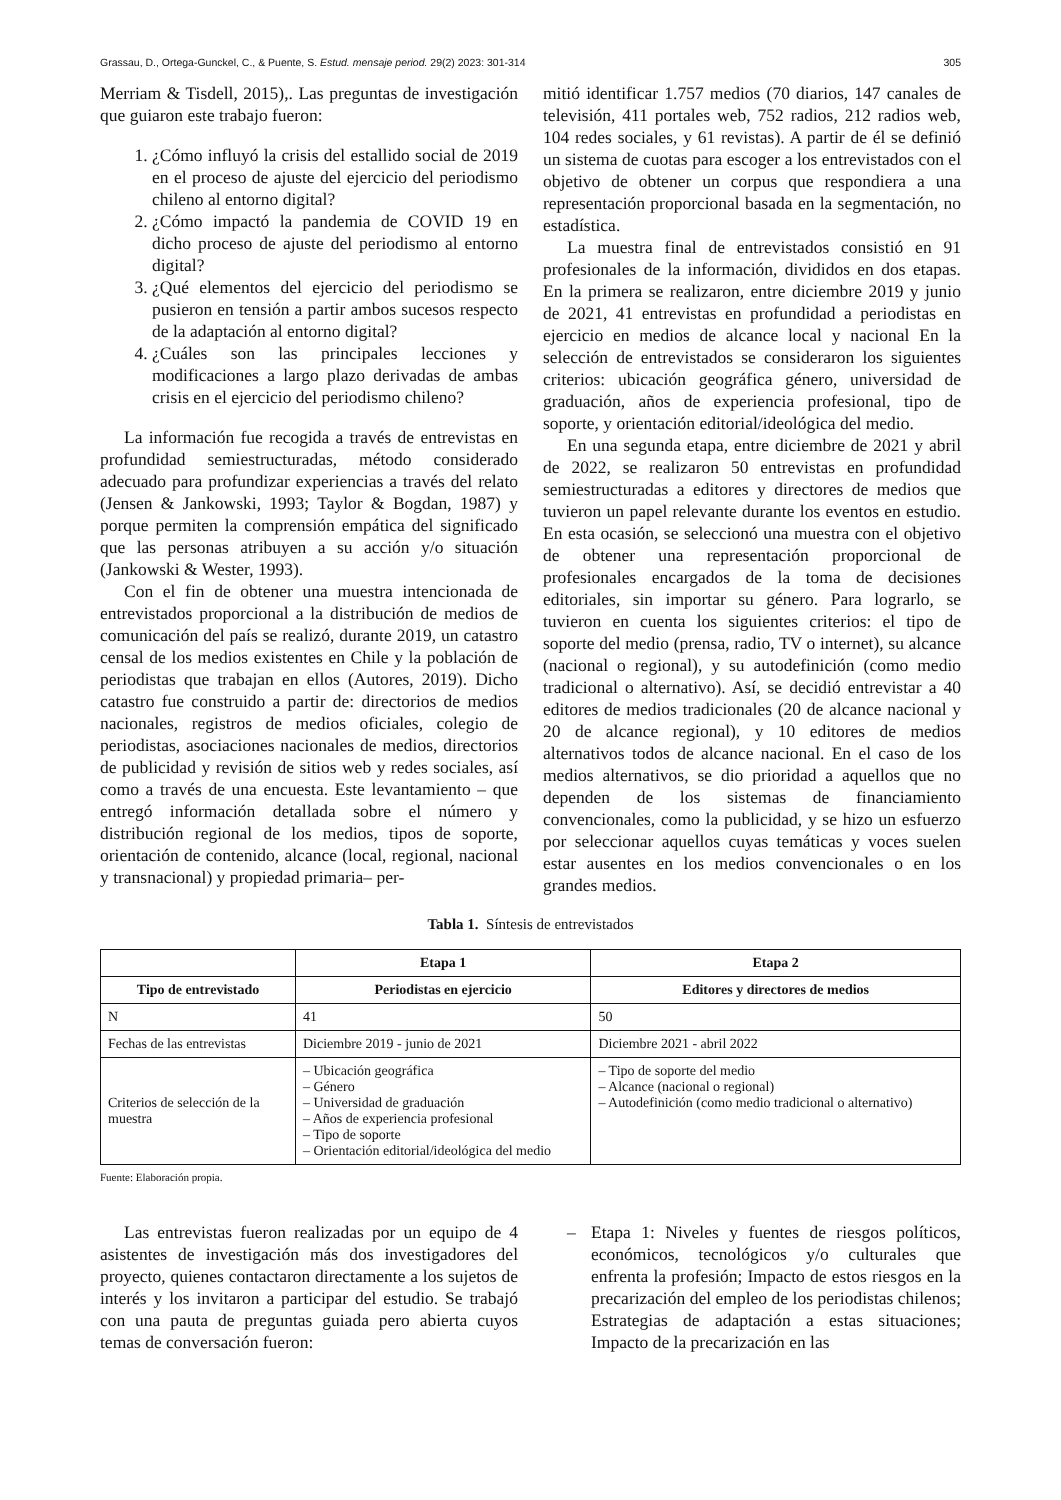Grassau, D., Ortega-Gunckel, C., & Puente, S. Estud. mensaje period. 29(2) 2023: 301-314 305
Merriam & Tisdell, 2015),. Las preguntas de investigación que guiaron este trabajo fueron:
1. ¿Cómo influyó la crisis del estallido social de 2019 en el proceso de ajuste del ejercicio del periodismo chileno al entorno digital?
2. ¿Cómo impactó la pandemia de COVID 19 en dicho proceso de ajuste del periodismo al entorno digital?
3. ¿Qué elementos del ejercicio del periodismo se pusieron en tensión a partir ambos sucesos respecto de la adaptación al entorno digital?
4. ¿Cuáles son las principales lecciones y modificaciones a largo plazo derivadas de ambas crisis en el ejercicio del periodismo chileno?
La información fue recogida a través de entrevistas en profundidad semiestructuradas, método considerado adecuado para profundizar experiencias a través del relato (Jensen & Jankowski, 1993; Taylor & Bogdan, 1987) y porque permiten la comprensión empática del significado que las personas atribuyen a su acción y/o situación (Jankowski & Wester, 1993).
Con el fin de obtener una muestra intencionada de entrevistados proporcional a la distribución de medios de comunicación del país se realizó, durante 2019, un catastro censal de los medios existentes en Chile y la población de periodistas que trabajan en ellos (Autores, 2019). Dicho catastro fue construido a partir de: directorios de medios nacionales, registros de medios oficiales, colegio de periodistas, asociaciones nacionales de medios, directorios de publicidad y revisión de sitios web y redes sociales, así como a través de una encuesta. Este levantamiento – que entregó información detallada sobre el número y distribución regional de los medios, tipos de soporte, orientación de contenido, alcance (local, regional, nacional y transnacional) y propiedad primaria– per-
mitió identificar 1.757 medios (70 diarios, 147 canales de televisión, 411 portales web, 752 radios, 212 radios web, 104 redes sociales, y 61 revistas). A partir de él se definió un sistema de cuotas para escoger a los entrevistados con el objetivo de obtener un corpus que respondiera a una representación proporcional basada en la segmentación, no estadística.
La muestra final de entrevistados consistió en 91 profesionales de la información, divididos en dos etapas. En la primera se realizaron, entre diciembre 2019 y junio de 2021, 41 entrevistas en profundidad a periodistas en ejercicio en medios de alcance local y nacional En la selección de entrevistados se consideraron los siguientes criterios: ubicación geográfica género, universidad de graduación, años de experiencia profesional, tipo de soporte, y orientación editorial/ideológica del medio.
En una segunda etapa, entre diciembre de 2021 y abril de 2022, se realizaron 50 entrevistas en profundidad semiestructuradas a editores y directores de medios que tuvieron un papel relevante durante los eventos en estudio. En esta ocasión, se seleccionó una muestra con el objetivo de obtener una representación proporcional de profesionales encargados de la toma de decisiones editoriales, sin importar su género. Para lograrlo, se tuvieron en cuenta los siguientes criterios: el tipo de soporte del medio (prensa, radio, TV o internet), su alcance (nacional o regional), y su autodefinición (como medio tradicional o alternativo). Así, se decidió entrevistar a 40 editores de medios tradicionales (20 de alcance nacional y 20 de alcance regional), y 10 editores de medios alternativos todos de alcance nacional. En el caso de los medios alternativos, se dio prioridad a aquellos que no dependen de los sistemas de financiamiento convencionales, como la publicidad, y se hizo un esfuerzo por seleccionar aquellos cuyas temáticas y voces suelen estar ausentes en los medios convencionales o en los grandes medios.
Tabla 1. Síntesis de entrevistados
| | Etapa 1 | Etapa 2 |
| --- | --- | --- |
| Tipo de entrevistado | Periodistas en ejercicio | Editores y directores de medios |
| N | 41 | 50 |
| Fechas de las entrevistas | Diciembre 2019 - junio de 2021 | Diciembre 2021 - abril 2022 |
| Criterios de selección de la muestra | – Ubicación geográfica – Género – Universidad de graduación – Años de experiencia profesional – Tipo de soporte – Orientación editorial/ideológica del medio | – Tipo de soporte del medio – Alcance (nacional o regional) – Autodefinición (como medio tradicional o alternativo) |
Fuente: Elaboración propia.
Las entrevistas fueron realizadas por un equipo de 4 asistentes de investigación más dos investigadores del proyecto, quienes contactaron directamente a los sujetos de interés y los invitaron a participar del estudio. Se trabajó con una pauta de preguntas guiada pero abierta cuyos temas de conversación fueron:
– Etapa 1: Niveles y fuentes de riesgos políticos, económicos, tecnológicos y/o culturales que enfrenta la profesión; Impacto de estos riesgos en la precarización del empleo de los periodistas chilenos; Estrategias de adaptación a estas situaciones; Impacto de la precarización en las